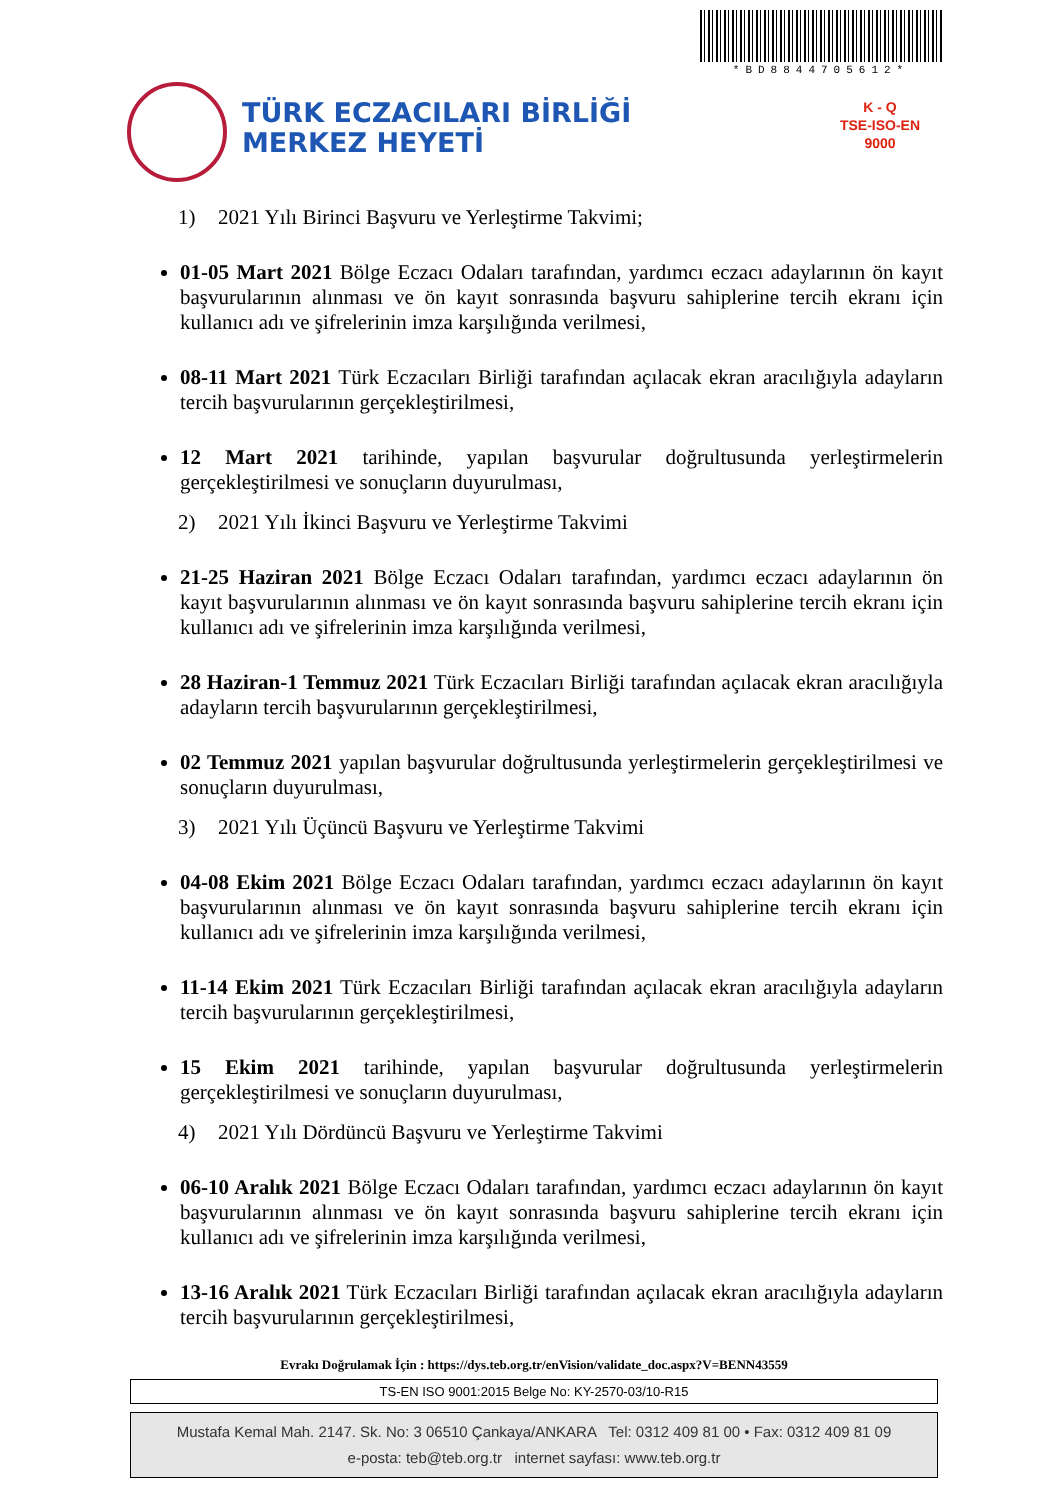*BD884470561​2*
TÜRK ECZACILARI BİRLİĞİ
MERKEZ HEYETİ
K - Q
TSE-ISO-EN
9000
1) 2021 Yılı Birinci Başvuru ve Yerleştirme Takvimi;
01-05 Mart 2021 Bölge Eczacı Odaları tarafından, yardımcı eczacı adaylarının ön kayıt başvurularının alınması ve ön kayıt sonrasında başvuru sahiplerine tercih ekranı için kullanıcı adı ve şifrelerinin imza karşılığında verilmesi,
08-11 Mart 2021 Türk Eczacıları Birliği tarafından açılacak ekran aracılığıyla adayların tercih başvurularının gerçekleştirilmesi,
12 Mart 2021 tarihinde, yapılan başvurular doğrultusunda yerleştirmelerin gerçekleştirilmesi ve sonuçların duyurulması,
2) 2021 Yılı İkinci Başvuru ve Yerleştirme Takvimi
21-25 Haziran 2021 Bölge Eczacı Odaları tarafından, yardımcı eczacı adaylarının ön kayıt başvurularının alınması ve ön kayıt sonrasında başvuru sahiplerine tercih ekranı için kullanıcı adı ve şifrelerinin imza karşılığında verilmesi,
28 Haziran-1 Temmuz 2021 Türk Eczacıları Birliği tarafından açılacak ekran aracılığıyla adayların tercih başvurularının gerçekleştirilmesi,
02 Temmuz 2021 yapılan başvurular doğrultusunda yerleştirmelerin gerçekleştirilmesi ve sonuçların duyurulması,
3) 2021 Yılı Üçüncü Başvuru ve Yerleştirme Takvimi
04-08 Ekim 2021 Bölge Eczacı Odaları tarafından, yardımcı eczacı adaylarının ön kayıt başvurularının alınması ve ön kayıt sonrasında başvuru sahiplerine tercih ekranı için kullanıcı adı ve şifrelerinin imza karşılığında verilmesi,
11-14 Ekim 2021 Türk Eczacıları Birliği tarafından açılacak ekran aracılığıyla adayların tercih başvurularının gerçekleştirilmesi,
15 Ekim 2021 tarihinde, yapılan başvurular doğrultusunda yerleştirmelerin gerçekleştirilmesi ve sonuçların duyurulması,
4) 2021 Yılı Dördüncü Başvuru ve Yerleştirme Takvimi
06-10 Aralık 2021 Bölge Eczacı Odaları tarafından, yardımcı eczacı adaylarının ön kayıt başvurularının alınması ve ön kayıt sonrasında başvuru sahiplerine tercih ekranı için kullanıcı adı ve şifrelerinin imza karşılığında verilmesi,
13-16 Aralık 2021 Türk Eczacıları Birliği tarafından açılacak ekran aracılığıyla adayların tercih başvurularının gerçekleştirilmesi,
Evrakı Doğrulamak İçin : https://dys.teb.org.tr/enVision/validate_doc.aspx?V=BENN43559
TS-EN ISO 9001:2015 Belge No: KY-2570-03/10-R15
Mustafa Kemal Mah. 2147. Sk. No: 3 06510 Çankaya/ANKARA Tel: 0312 409 81 00 • Fax: 0312 409 81 09
e-posta: teb@teb.org.tr internet sayfası: www.teb.org.tr